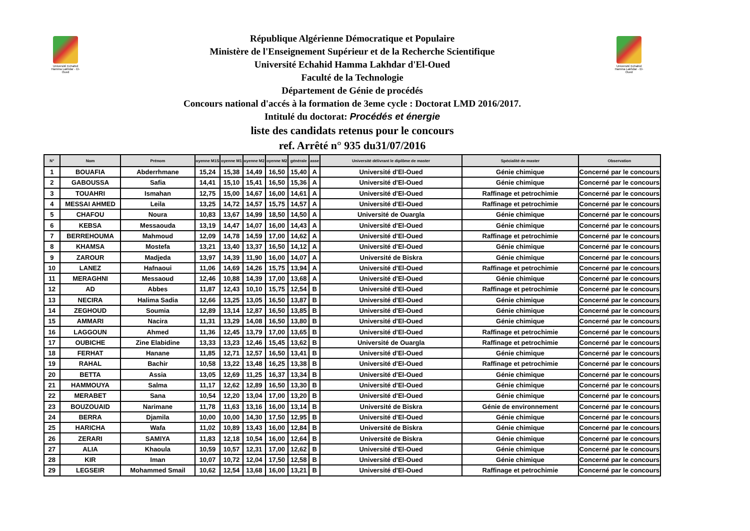Université Echahid Hamma Lakhdar - El-Oued
Université Echahid Hamma Lakhdar - El-Oued
République Algérienne Démocratique et Populaire
Ministère de l'Enseignement Supérieur et de la Recherche Scientifique
Université Echahid Hamma Lakhdar d'El-Oued
Faculté de la Technologie
Département de Génie de procédés
Concours national d'accés à la formation de 3eme cycle : Doctorat LMD 2016/2017.
Intitulé du doctorat: Procédés et énergie
liste des candidats retenus pour le concours
ref. Arrêté n° 935 du31/07/2016
| N° | Nom | Prénom | oyenne M1S | oyenne M1 | oyenne M2 | oyenne M2 | générale | asse | Université délivrant le diplôme de master | Spécialité de master | Observation |
| --- | --- | --- | --- | --- | --- | --- | --- | --- | --- | --- | --- |
| 1 | BOUAFIA | Abderrhmane | 15,24 | 15,38 | 14,49 | 16,50 | 15,40 | A | Université d'El-Oued | Génie chimique | Concerné par le concours |
| 2 | GABOUSSA | Safia | 14,41 | 15,10 | 15,41 | 16,50 | 15,36 | A | Université d'El-Oued | Génie chimique | Concerné par le concours |
| 3 | TOUAHRI | Ismahan | 12,75 | 15,00 | 14,67 | 16,00 | 14,61 | A | Université d'El-Oued | Raffinage et petrochimie | Concerné par le concours |
| 4 | MESSAI AHMED | Leila | 13,25 | 14,72 | 14,57 | 15,75 | 14,57 | A | Université d'El-Oued | Raffinage et petrochimie | Concerné par le concours |
| 5 | CHAFOU | Noura | 10,83 | 13,67 | 14,99 | 18,50 | 14,50 | A | Université de Ouargla | Génie chimique | Concerné par le concours |
| 6 | KEBSA | Messaouda | 13,19 | 14,47 | 14,07 | 16,00 | 14,43 | A | Université d'El-Oued | Génie chimique | Concerné par le concours |
| 7 | BERREHOUMA | Mahmoud | 12,09 | 14,78 | 14,59 | 17,00 | 14,62 | A | Université d'El-Oued | Raffinage et petrochimie | Concerné par le concours |
| 8 | KHAMSA | Mostefa | 13,21 | 13,40 | 13,37 | 16,50 | 14,12 | A | Université d'El-Oued | Génie chimique | Concerné par le concours |
| 9 | ZAROUR | Madjeda | 13,97 | 14,39 | 11,90 | 16,00 | 14,07 | A | Université de Biskra | Génie chimique | Concerné par le concours |
| 10 | LANEZ | Hafnaoui | 11,06 | 14,69 | 14,26 | 15,75 | 13,94 | A | Université d'El-Oued | Raffinage et petrochimie | Concerné par le concours |
| 11 | MERAGHNI | Messaoud | 12,46 | 10,88 | 14,39 | 17,00 | 13,68 | A | Université d'El-Oued | Génie chimique | Concerné par le concours |
| 12 | AD | Abbes | 11,87 | 12,43 | 10,10 | 15,75 | 12,54 | B | Université d'El-Oued | Raffinage et petrochimie | Concerné par le concours |
| 13 | NECIRA | Halima Sadia | 12,66 | 13,25 | 13,05 | 16,50 | 13,87 | B | Université d'El-Oued | Génie chimique | Concerné par le concours |
| 14 | ZEGHOUD | Soumia | 12,89 | 13,14 | 12,87 | 16,50 | 13,85 | B | Université d'El-Oued | Génie chimique | Concerné par le concours |
| 15 | AMMARI | Nacira | 11,31 | 13,29 | 14,08 | 16,50 | 13,80 | B | Université d'El-Oued | Génie chimique | Concerné par le concours |
| 16 | LAGGOUN | Ahmed | 11,36 | 12,45 | 13,79 | 17,00 | 13,65 | B | Université d'El-Oued | Raffinage et petrochimie | Concerné par le concours |
| 17 | OUBICHE | Zine Elabidine | 13,33 | 13,23 | 12,46 | 15,45 | 13,62 | B | Université de Ouargla | Raffinage et petrochimie | Concerné par le concours |
| 18 | FERHAT | Hanane | 11,85 | 12,71 | 12,57 | 16,50 | 13,41 | B | Université d'El-Oued | Génie chimique | Concerné par le concours |
| 19 | RAHAL | Bachir | 10,58 | 13,22 | 13,48 | 16,25 | 13,38 | B | Université d'El-Oued | Raffinage et petrochimie | Concerné par le concours |
| 20 | BETTA | Assia | 13,05 | 12,69 | 11,25 | 16,37 | 13,34 | B | Université d'El-Oued | Génie chimique | Concerné par le concours |
| 21 | HAMMOUYA | Salma | 11,17 | 12,62 | 12,89 | 16,50 | 13,30 | B | Université d'El-Oued | Génie chimique | Concerné par le concours |
| 22 | MERABET | Sana | 10,54 | 12,20 | 13,04 | 17,00 | 13,20 | B | Université d'El-Oued | Génie chimique | Concerné par le concours |
| 23 | BOUZOUAID | Narimane | 11,78 | 11,63 | 13,16 | 16,00 | 13,14 | B | Université de Biskra | Génie de environnement | Concerné par le concours |
| 24 | BERRA | Djamila | 10,00 | 10,00 | 14,30 | 17,50 | 12,95 | B | Université d'El-Oued | Génie chimique | Concerné par le concours |
| 25 | HARICHA | Wafa | 11,02 | 10,89 | 13,43 | 16,00 | 12,84 | B | Université de Biskra | Génie chimique | Concerné par le concours |
| 26 | ZERARI | SAMIYA | 11,83 | 12,18 | 10,54 | 16,00 | 12,64 | B | Université de Biskra | Génie chimique | Concerné par le concours |
| 27 | ALIA | Khaoula | 10,59 | 10,57 | 12,31 | 17,00 | 12,62 | B | Université d'El-Oued | Génie chimique | Concerné par le concours |
| 28 | KIR | Iman | 10,07 | 10,72 | 12,04 | 17,50 | 12,58 | B | Université d'El-Oued | Génie chimique | Concerné par le concours |
| 29 | LEGSEIR | Mohammed Smail | 10,62 | 12,54 | 13,68 | 16,00 | 13,21 | B | Université d'El-Oued | Raffinage et petrochimie | Concerné par le concours |